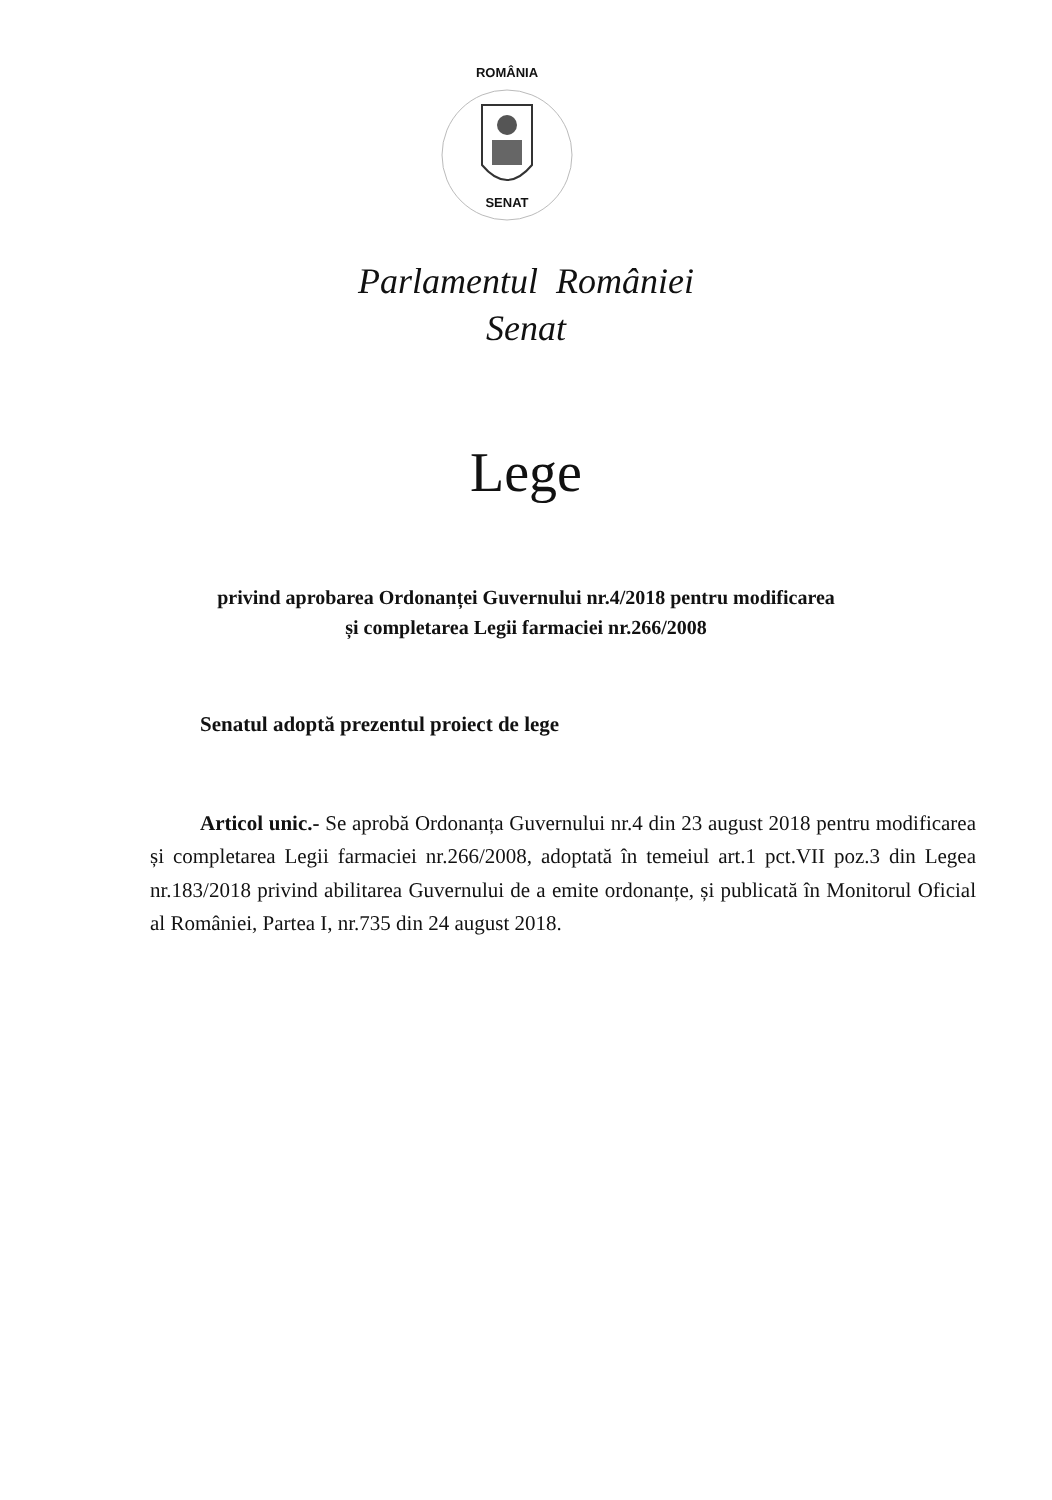ROMÂNIA
SENAT
Parlamentul României
Senat
Lege
privind aprobarea Ordonanței Guvernului nr.4/2018 pentru modificarea
și completarea Legii farmaciei nr.266/2008
Senatul adoptă prezentul proiect de lege
Articol unic.- Se aprobă Ordonanța Guvernului nr.4 din 23 august 2018 pentru modificarea și completarea Legii farmaciei nr.266/2008, adoptată în temeiul art.1 pct.VII poz.3 din Legea nr.183/2018 privind abilitarea Guvernului de a emite ordonanțe, și publicată în Monitorul Oficial al României, Partea I, nr.735 din 24 august 2018.